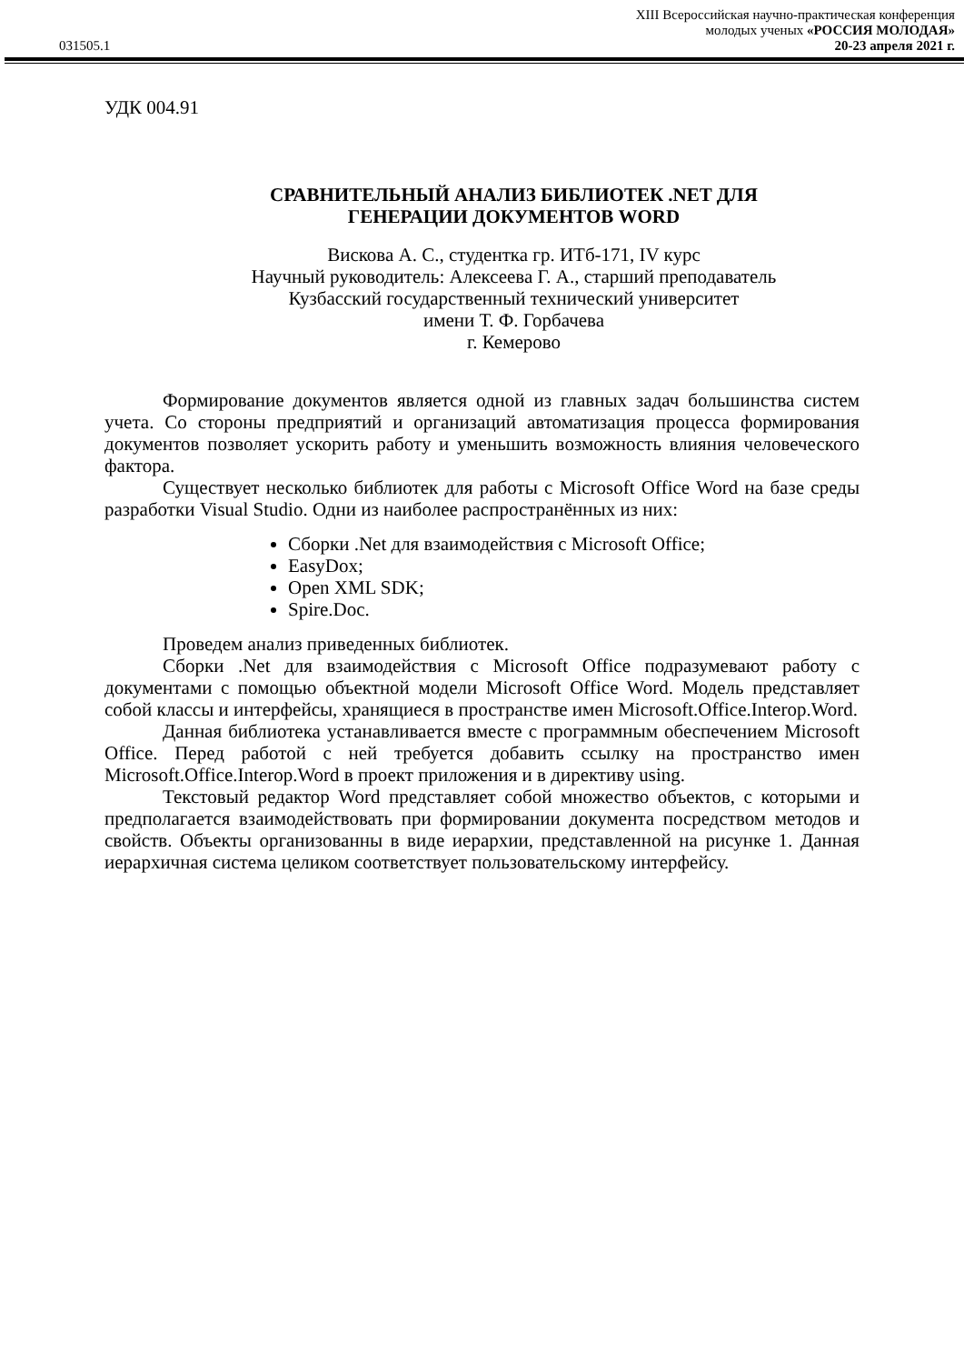XIII Всероссийская научно-практическая конференция
молодых ученых «РОССИЯ МОЛОДАЯ»
031505.1 20-23 апреля 2021 г.
УДК 004.91
СРАВНИТЕЛЬНЫЙ АНАЛИЗ БИБЛИОТЕК .NET ДЛЯ
ГЕНЕРАЦИИ ДОКУМЕНТОВ WORD
Вискова А. С., студентка гр. ИТб-171, IV курс
Научный руководитель: Алексеева Г. А., старший преподаватель
Кузбасский государственный технический университет
имени Т. Ф. Горбачева
г. Кемерово
Формирование документов является одной из главных задач большинства систем учета. Со стороны предприятий и организаций автоматизация процесса формирования документов позволяет ускорить работу и уменьшить возможность влияния человеческого фактора.
Существует несколько библиотек для работы с Microsoft Office Word на базе среды разработки Visual Studio. Одни из наиболее распространённых из них:
Сборки .Net для взаимодействия с Microsoft Office;
EasyDox;
Open XML SDK;
Spire.Doc.
Проведем анализ приведенных библиотек.
Сборки .Net для взаимодействия с Microsoft Office подразумевают работу с документами с помощью объектной модели Microsoft Office Word. Модель представляет собой классы и интерфейсы, хранящиеся в пространстве имен Microsoft.Office.Interop.Word.
Данная библиотека устанавливается вместе с программным обеспечением Microsoft Office. Перед работой с ней требуется добавить ссылку на пространство имен Microsoft.Office.Interop.Word в проект приложения и в директиву using.
Текстовый редактор Word представляет собой множество объектов, с которыми и предполагается взаимодействовать при формировании документа посредством методов и свойств. Объекты организованны в виде иерархии, представленной на рисунке 1. Данная иерархичная система целиком соответствует пользовательскому интерфейсу.